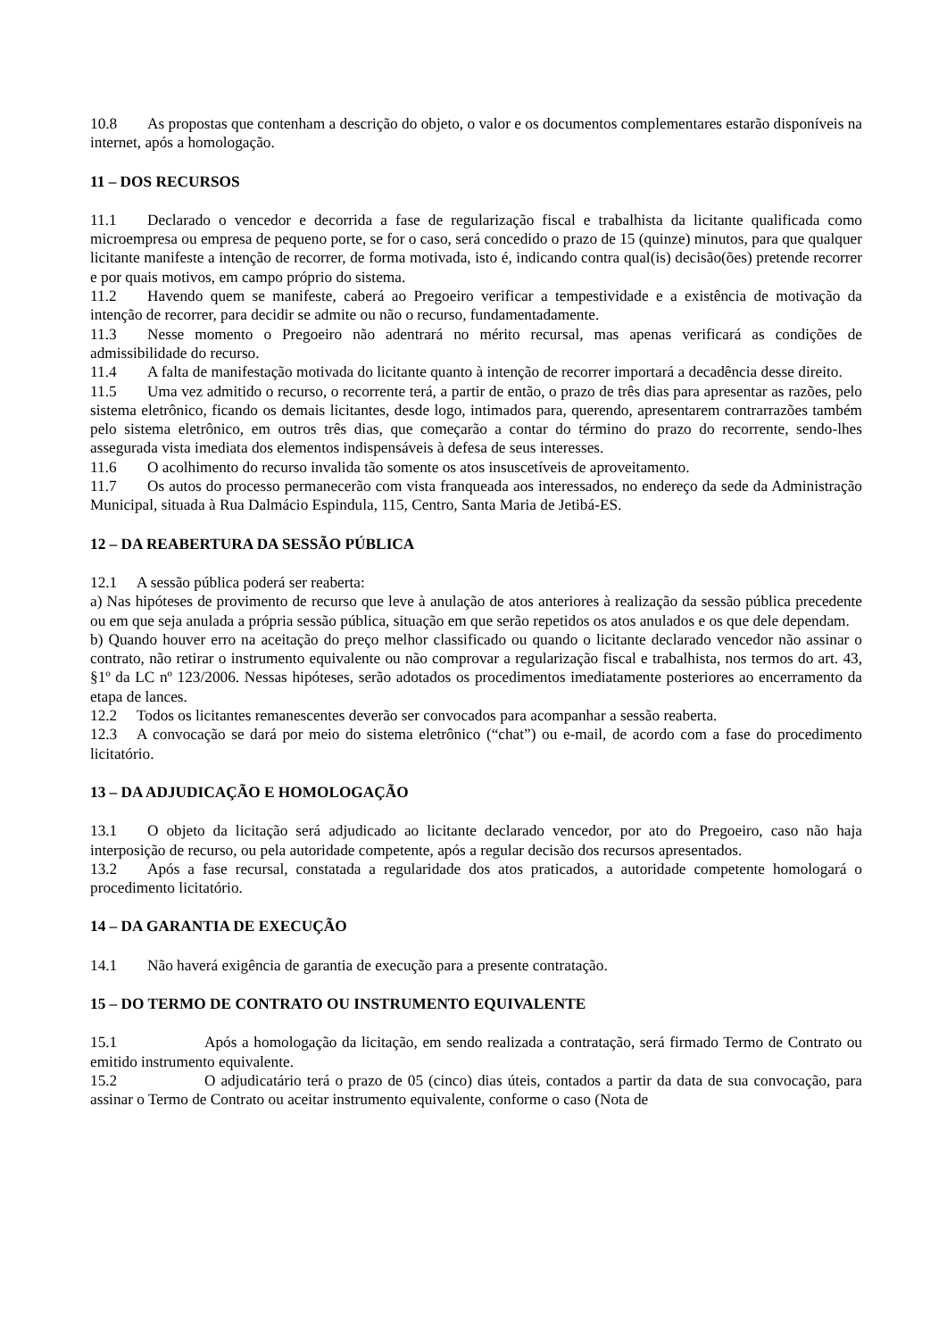10.8 As propostas que contenham a descrição do objeto, o valor e os documentos complementares estarão disponíveis na internet, após a homologação.
11 – DOS RECURSOS
11.1 Declarado o vencedor e decorrida a fase de regularização fiscal e trabalhista da licitante qualificada como microempresa ou empresa de pequeno porte, se for o caso, será concedido o prazo de 15 (quinze) minutos, para que qualquer licitante manifeste a intenção de recorrer, de forma motivada, isto é, indicando contra qual(is) decisão(ões) pretende recorrer e por quais motivos, em campo próprio do sistema.
11.2 Havendo quem se manifeste, caberá ao Pregoeiro verificar a tempestividade e a existência de motivação da intenção de recorrer, para decidir se admite ou não o recurso, fundamentadamente.
11.3 Nesse momento o Pregoeiro não adentrará no mérito recursal, mas apenas verificará as condições de admissibilidade do recurso.
11.4 A falta de manifestação motivada do licitante quanto à intenção de recorrer importará a decadência desse direito.
11.5 Uma vez admitido o recurso, o recorrente terá, a partir de então, o prazo de três dias para apresentar as razões, pelo sistema eletrônico, ficando os demais licitantes, desde logo, intimados para, querendo, apresentarem contrarrazões também pelo sistema eletrônico, em outros três dias, que começarão a contar do término do prazo do recorrente, sendo-lhes assegurada vista imediata dos elementos indispensáveis à defesa de seus interesses.
11.6 O acolhimento do recurso invalida tão somente os atos insuscetíveis de aproveitamento.
11.7 Os autos do processo permanecerão com vista franqueada aos interessados, no endereço da sede da Administração Municipal, situada à Rua Dalmácio Espindula, 115, Centro, Santa Maria de Jetibá-ES.
12 – DA REABERTURA DA SESSÃO PÚBLICA
12.1 A sessão pública poderá ser reaberta:
a) Nas hipóteses de provimento de recurso que leve à anulação de atos anteriores à realização da sessão pública precedente ou em que seja anulada a própria sessão pública, situação em que serão repetidos os atos anulados e os que dele dependam.
b) Quando houver erro na aceitação do preço melhor classificado ou quando o licitante declarado vencedor não assinar o contrato, não retirar o instrumento equivalente ou não comprovar a regularização fiscal e trabalhista, nos termos do art. 43, §1º da LC nº 123/2006. Nessas hipóteses, serão adotados os procedimentos imediatamente posteriores ao encerramento da etapa de lances.
12.2 Todos os licitantes remanescentes deverão ser convocados para acompanhar a sessão reaberta.
12.3 A convocação se dará por meio do sistema eletrônico (“chat”) ou e-mail, de acordo com a fase do procedimento licitatório.
13 – DA ADJUDICAÇÃO E HOMOLOGAÇÃO
13.1 O objeto da licitação será adjudicado ao licitante declarado vencedor, por ato do Pregoeiro, caso não haja interposição de recurso, ou pela autoridade competente, após a regular decisão dos recursos apresentados.
13.2 Após a fase recursal, constatada a regularidade dos atos praticados, a autoridade competente homologará o procedimento licitatório.
14 – DA GARANTIA DE EXECUÇÃO
14.1 Não haverá exigência de garantia de execução para a presente contratação.
15 – DO TERMO DE CONTRATO OU INSTRUMENTO EQUIVALENTE
15.1 Após a homologação da licitação, em sendo realizada a contratação, será firmado Termo de Contrato ou emitido instrumento equivalente.
15.2 O adjudicatário terá o prazo de 05 (cinco) dias úteis, contados a partir da data de sua convocação, para assinar o Termo de Contrato ou aceitar instrumento equivalente, conforme o caso (Nota de